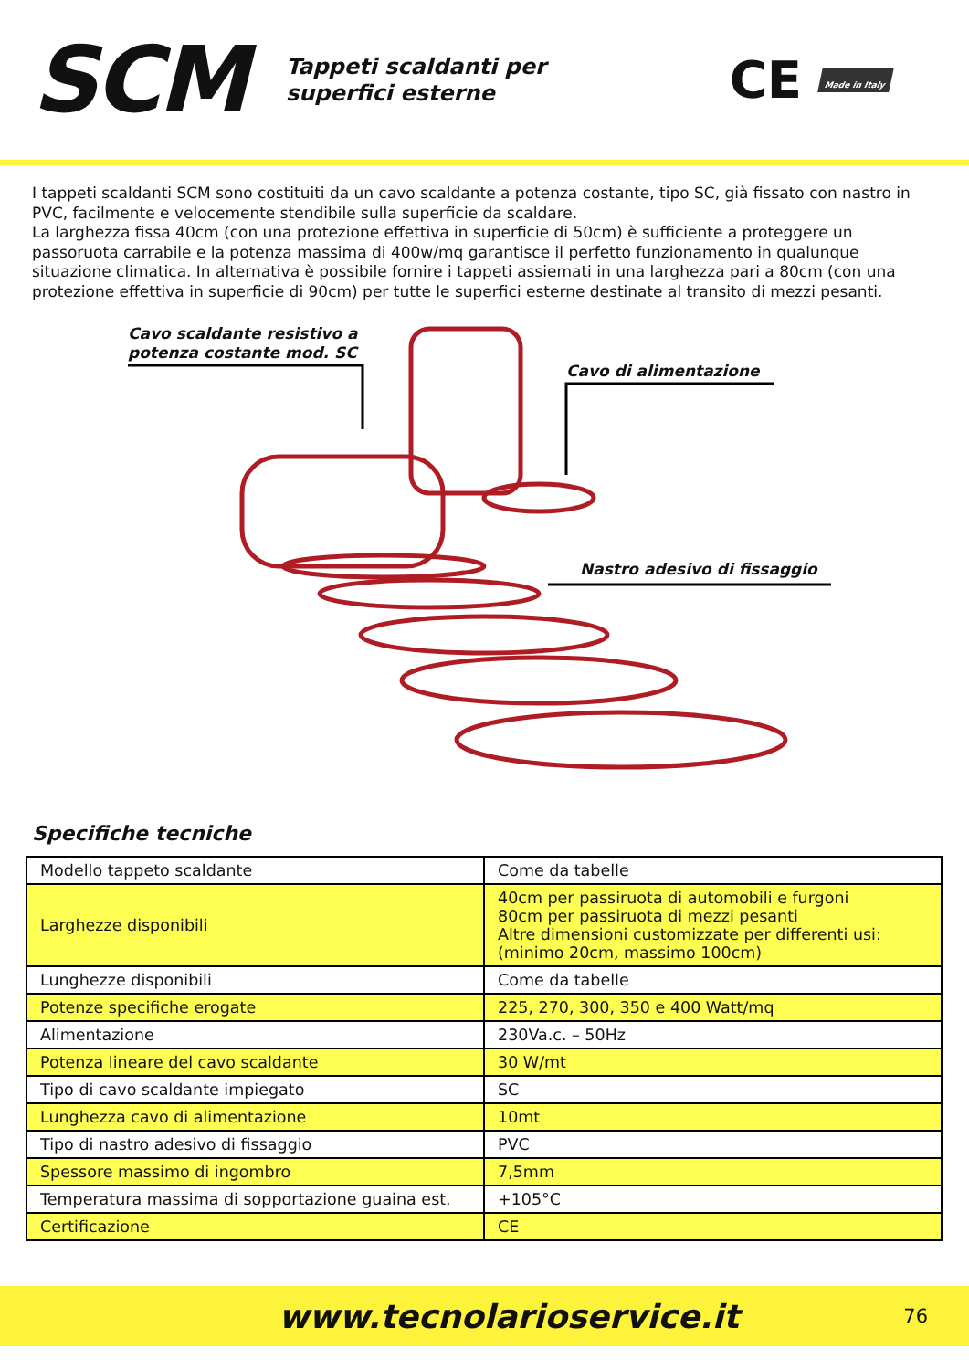SCM
Tappeti scaldanti per
superfici esterne
CE Made in Italy
I tappeti scaldanti SCM sono costituiti da un cavo scaldante a potenza costante, tipo SC, già fissato con nastro in PVC, facilmente e velocemente stendibile sulla superficie da scaldare.
La larghezza fissa 40cm (con una protezione effettiva in superficie di 50cm) è sufficiente a proteggere un passoruota carrabile e la potenza massima di 400w/mq garantisce il perfetto funzionamento in qualunque situazione climatica. In alternativa è possibile fornire i tappeti assiemati in una larghezza pari a 80cm (con una protezione effettiva in superficie di 90cm) per tutte le superfici esterne destinate al transito di mezzi pesanti.
Cavo scaldante resistivo a
potenza costante mod. SC
Cavo di alimentazione
Nastro adesivo di fissaggio
Specifiche tecniche
| Modello tappeto scaldante | Come da tabelle |
| Larghezze disponibili | 40cm per passiruota di automobili e furgoni 80cm per passiruota di mezzi pesanti Altre dimensioni customizzate per differenti usi: (minimo 20cm, massimo 100cm) |
| Lunghezze disponibili | Come da tabelle |
| Potenze specifiche erogate | 225, 270, 300, 350 e 400 Watt/mq |
| Alimentazione | 230Va.c. – 50Hz |
| Potenza lineare del cavo scaldante | 30 W/mt |
| Tipo di cavo scaldante impiegato | SC |
| Lunghezza cavo di alimentazione | 10mt |
| Tipo di nastro adesivo di fissaggio | PVC |
| Spessore massimo di ingombro | 7,5mm |
| Temperatura massima di sopportazione guaina est. | +105°C |
| Certificazione | CE |
www.tecnolarioservice.it 76